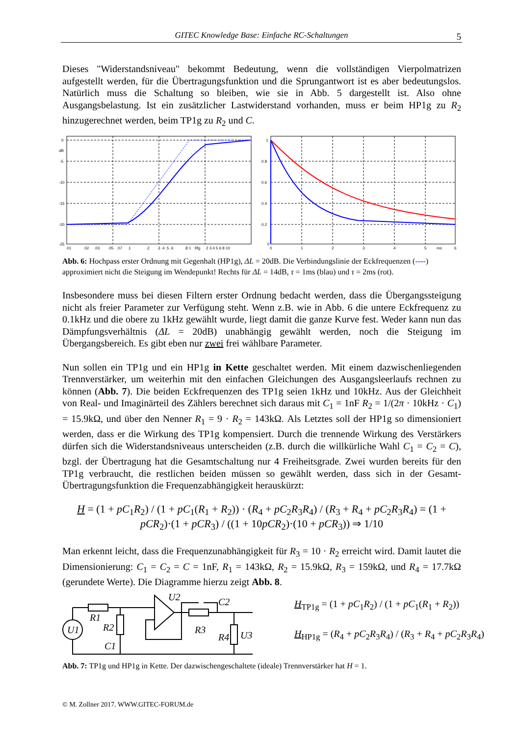GITEC Knowledge Base: Einfache RC-Schaltungen 5
Dieses "Widerstandsniveau" bekommt Bedeutung, wenn die vollständigen Vierpolmatrizen aufgestellt werden, für die Übertragungsfunktion und die Sprungantwort ist es aber bedeutungslos. Natürlich muss die Schaltung so bleiben, wie sie in Abb. 5 dargestellt ist. Also ohne Ausgangsbelastung. Ist ein zusätzlicher Lastwiderstand vorhanden, muss er beim HP1g zu R<sub>2</sub> hinzugerechnet werden, beim TP1g zu R<sub>2</sub> und C.
0
dB
-5
-10
-15
-20
-25
.01
.02
.03
.05
.07
.1
.2
.3 .4 .5 .6
.8 1
f/fg
2 3 4 5 6 8 10
1
0.8
0.6
0.4
0.2
0
0
1
2
3
4
5
ms
6
Abb. 6: Hochpass erster Ordnung mit Gegenhalt (HP1g), ΔL = 20dB. Die Verbindungslinie der Eckfrequenzen (----) approximiert nicht die Steigung im Wendepunkt! Rechts für ΔL = 14dB, τ = 1ms (blau) und τ = 2ms (rot).
Insbesondere muss bei diesen Filtern erster Ordnung bedacht werden, dass die Übergangssteigung nicht als freier Parameter zur Verfügung steht. Wenn z.B. wie in Abb. 6 die untere Eckfrequenz zu 0.1kHz und die obere zu 1kHz gewählt wurde, liegt damit die ganze Kurve fest. Weder kann nun das Dämpfungsverhältnis (ΔL = 20dB) unabhängig gewählt werden, noch die Steigung im Übergangsbereich. Es gibt eben nur zwei frei wählbare Parameter.
Nun sollen ein TP1g und ein HP1g in Kette geschaltet werden. Mit einem dazwischenliegenden Trennverstärker, um weiterhin mit den einfachen Gleichungen des Ausgangsleerlaufs rechnen zu können (Abb. 7). Die beiden Eckfrequenzen des TP1g seien 1kHz und 10kHz. Aus der Gleichheit von Real- und Imaginärteil des Zählers berechnet sich daraus mit C<sub>1</sub> = 1nF R<sub>2</sub> = 1/(2π · 10kHz · C<sub>1</sub>) = 15.9kΩ, und über den Nenner R<sub>1</sub> = 9 · R<sub>2</sub> = 143kΩ. Als Letztes soll der HP1g so dimensioniert werden, dass er die Wirkung des TP1g kompensiert. Durch die trennende Wirkung des Verstärkers dürfen sich die Widerstandsniveaus unterscheiden (z.B. durch die willkürliche Wahl C<sub>1</sub> = C<sub>2</sub> = C), bzgl. der Übertragung hat die Gesamtschaltung nur 4 Freiheitsgrade. Zwei wurden bereits für den TP1g verbraucht, die restlichen beiden müssen so gewählt werden, dass sich in der Gesamt-Übertragungsfunktion die Frequenzabhängigkeit herauskürzt:
H = (1 + pC<sub>1</sub>R<sub>2</sub>) / (1 + pC<sub>1</sub>(R<sub>1</sub> + R<sub>2</sub>)) · (R<sub>4</sub> + pC<sub>2</sub>R<sub>3</sub>R<sub>4</sub>) / (R<sub>3</sub> + R<sub>4</sub> + pC<sub>2</sub>R<sub>3</sub>R<sub>4</sub>) = (1 + pCR<sub>2</sub>)·(1 + pCR<sub>3</sub>) / ((1 + 10pCR<sub>2</sub>)·(10 + pCR<sub>3</sub>)) ⇒ 1/10
Man erkennt leicht, dass die Frequenzunabhängigkeit für R<sub>3</sub> = 10 · R<sub>2</sub> erreicht wird. Damit lautet die Dimensionierung: C<sub>1</sub> = C<sub>2</sub> = C = 1nF, R<sub>1</sub> = 143kΩ, R<sub>2</sub> = 15.9kΩ, R<sub>3</sub> = 159kΩ, und R<sub>4</sub> = 17.7kΩ (gerundete Werte). Die Diagramme hierzu zeigt Abb. 8.
U1
R1
R2
C1
U2
C2
R3
R4
U3
H<sub>TP1g</sub> = (1 + pC<sub>1</sub>R<sub>2</sub>) / (1 + pC<sub>1</sub>(R<sub>1</sub> + R<sub>2</sub>))
H<sub>HP1g</sub> = (R<sub>4</sub> + pC<sub>2</sub>R<sub>3</sub>R<sub>4</sub>) / (R<sub>3</sub> + R<sub>4</sub> + pC<sub>2</sub>R<sub>3</sub>R<sub>4</sub>)
Abb. 7: TP1g und HP1g in Kette. Der dazwischengeschaltete (ideale) Trennverstärker hat H = 1.
© M. Zollner 2017. WWW.GITEC-FORUM.de